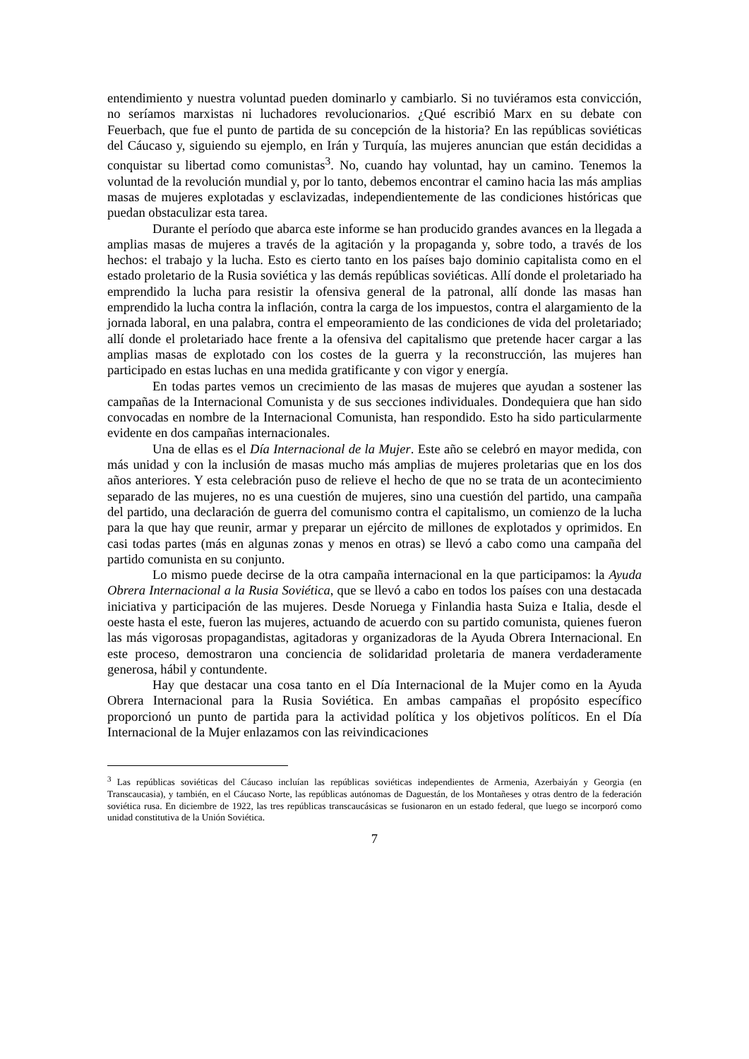entendimiento y nuestra voluntad pueden dominarlo y cambiarlo. Si no tuviéramos esta convicción, no seríamos marxistas ni luchadores revolucionarios. ¿Qué escribió Marx en su debate con Feuerbach, que fue el punto de partida de su concepción de la historia? En las repúblicas soviéticas del Cáucaso y, siguiendo su ejemplo, en Irán y Turquía, las mujeres anuncian que están decididas a conquistar su libertad como comunistas<sup>3</sup>. No, cuando hay voluntad, hay un camino. Tenemos la voluntad de la revolución mundial y, por lo tanto, debemos encontrar el camino hacia las más amplias masas de mujeres explotadas y esclavizadas, independientemente de las condiciones históricas que puedan obstaculizar esta tarea.
Durante el período que abarca este informe se han producido grandes avances en la llegada a amplias masas de mujeres a través de la agitación y la propaganda y, sobre todo, a través de los hechos: el trabajo y la lucha. Esto es cierto tanto en los países bajo dominio capitalista como en el estado proletario de la Rusia soviética y las demás repúblicas soviéticas. Allí donde el proletariado ha emprendido la lucha para resistir la ofensiva general de la patronal, allí donde las masas han emprendido la lucha contra la inflación, contra la carga de los impuestos, contra el alargamiento de la jornada laboral, en una palabra, contra el empeoramiento de las condiciones de vida del proletariado; allí donde el proletariado hace frente a la ofensiva del capitalismo que pretende hacer cargar a las amplias masas de explotado con los costes de la guerra y la reconstrucción, las mujeres han participado en estas luchas en una medida gratificante y con vigor y energía.
En todas partes vemos un crecimiento de las masas de mujeres que ayudan a sostener las campañas de la Internacional Comunista y de sus secciones individuales. Dondequiera que han sido convocadas en nombre de la Internacional Comunista, han respondido. Esto ha sido particularmente evidente en dos campañas internacionales.
Una de ellas es el Día Internacional de la Mujer. Este año se celebró en mayor medida, con más unidad y con la inclusión de masas mucho más amplias de mujeres proletarias que en los dos años anteriores. Y esta celebración puso de relieve el hecho de que no se trata de un acontecimiento separado de las mujeres, no es una cuestión de mujeres, sino una cuestión del partido, una campaña del partido, una declaración de guerra del comunismo contra el capitalismo, un comienzo de la lucha para la que hay que reunir, armar y preparar un ejército de millones de explotados y oprimidos. En casi todas partes (más en algunas zonas y menos en otras) se llevó a cabo como una campaña del partido comunista en su conjunto.
Lo mismo puede decirse de la otra campaña internacional en la que participamos: la Ayuda Obrera Internacional a la Rusia Soviética, que se llevó a cabo en todos los países con una destacada iniciativa y participación de las mujeres. Desde Noruega y Finlandia hasta Suiza e Italia, desde el oeste hasta el este, fueron las mujeres, actuando de acuerdo con su partido comunista, quienes fueron las más vigorosas propagandistas, agitadoras y organizadoras de la Ayuda Obrera Internacional. En este proceso, demostraron una conciencia de solidaridad proletaria de manera verdaderamente generosa, hábil y contundente.
Hay que destacar una cosa tanto en el Día Internacional de la Mujer como en la Ayuda Obrera Internacional para la Rusia Soviética. En ambas campañas el propósito específico proporcionó un punto de partida para la actividad política y los objetivos políticos. En el Día Internacional de la Mujer enlazamos con las reivindicaciones
<sup>3</sup> Las repúblicas soviéticas del Cáucaso incluían las repúblicas soviéticas independientes de Armenia, Azerbaiyán y Georgia (en Transcaucasia), y también, en el Cáucaso Norte, las repúblicas autónomas de Daguestán, de los Montañeses y otras dentro de la federación soviética rusa. En diciembre de 1922, las tres repúblicas transcaucásicas se fusionaron en un estado federal, que luego se incorporó como unidad constitutiva de la Unión Soviética.
7